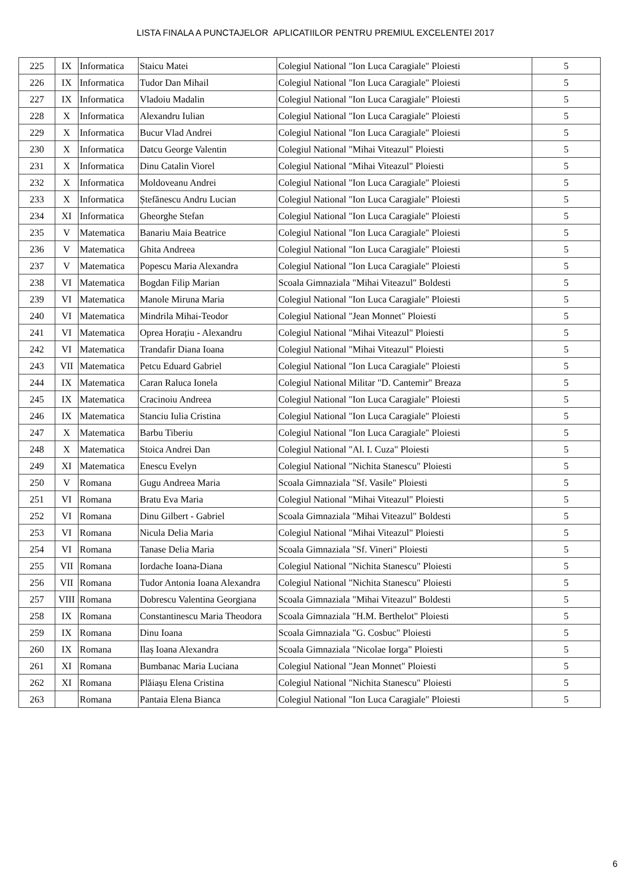LISTA FINALA A PUNCTAJELOR APLICATIILOR PENTRU PREMIUL EXCELENTEI 2017
| 225 | IX | Informatica | Staicu Matei | Colegiul National "Ion Luca Caragiale" Ploiesti | 5 |
| 226 | IX | Informatica | Tudor Dan Mihail | Colegiul National "Ion Luca Caragiale" Ploiesti | 5 |
| 227 | IX | Informatica | Vladoiu Madalin | Colegiul National "Ion Luca Caragiale" Ploiesti | 5 |
| 228 | X | Informatica | Alexandru Iulian | Colegiul National "Ion Luca Caragiale" Ploiesti | 5 |
| 229 | X | Informatica | Bucur Vlad Andrei | Colegiul National "Ion Luca Caragiale" Ploiesti | 5 |
| 230 | X | Informatica | Datcu George Valentin | Colegiul National "Mihai Viteazul" Ploiesti | 5 |
| 231 | X | Informatica | Dinu Catalin Viorel | Colegiul National "Mihai Viteazul" Ploiesti | 5 |
| 232 | X | Informatica | Moldoveanu Andrei | Colegiul National "Ion Luca Caragiale" Ploiesti | 5 |
| 233 | X | Informatica | Ștefănescu Andru Lucian | Colegiul National "Ion Luca Caragiale" Ploiesti | 5 |
| 234 | XI | Informatica | Gheorghe Stefan | Colegiul National "Ion Luca Caragiale" Ploiesti | 5 |
| 235 | V | Matematica | Banariu Maia Beatrice | Colegiul National "Ion Luca Caragiale" Ploiesti | 5 |
| 236 | V | Matematica | Ghita Andreea | Colegiul National "Ion Luca Caragiale" Ploiesti | 5 |
| 237 | V | Matematica | Popescu Maria Alexandra | Colegiul National "Ion Luca Caragiale" Ploiesti | 5 |
| 238 | VI | Matematica | Bogdan Filip Marian | Scoala Gimnaziala "Mihai Viteazul" Boldesti | 5 |
| 239 | VI | Matematica | Manole Miruna Maria | Colegiul National "Ion Luca Caragiale" Ploiesti | 5 |
| 240 | VI | Matematica | Mindrila Mihai-Teodor | Colegiul National "Jean Monnet" Ploiesti | 5 |
| 241 | VI | Matematica | Oprea Horațiu - Alexandru | Colegiul National "Mihai Viteazul" Ploiesti | 5 |
| 242 | VI | Matematica | Trandafir Diana Ioana | Colegiul National "Mihai Viteazul" Ploiesti | 5 |
| 243 | VII | Matematica | Petcu Eduard Gabriel | Colegiul National "Ion Luca Caragiale" Ploiesti | 5 |
| 244 | IX | Matematica | Caran Raluca Ionela | Colegiul National Militar "D. Cantemir" Breaza | 5 |
| 245 | IX | Matematica | Cracinoiu Andreea | Colegiul National "Ion Luca Caragiale" Ploiesti | 5 |
| 246 | IX | Matematica | Stanciu Iulia Cristina | Colegiul National "Ion Luca Caragiale" Ploiesti | 5 |
| 247 | X | Matematica | Barbu Tiberiu | Colegiul National "Ion Luca Caragiale" Ploiesti | 5 |
| 248 | X | Matematica | Stoica Andrei Dan | Colegiul National "Al. I. Cuza" Ploiesti | 5 |
| 249 | XI | Matematica | Enescu Evelyn | Colegiul National "Nichita Stanescu" Ploiesti | 5 |
| 250 | V | Romana | Gugu Andreea Maria | Scoala Gimnaziala "Sf. Vasile" Ploiesti | 5 |
| 251 | VI | Romana | Bratu Eva Maria | Colegiul National "Mihai Viteazul" Ploiesti | 5 |
| 252 | VI | Romana | Dinu Gilbert - Gabriel | Scoala Gimnaziala "Mihai Viteazul" Boldesti | 5 |
| 253 | VI | Romana | Nicula Delia Maria | Colegiul National "Mihai Viteazul" Ploiesti | 5 |
| 254 | VI | Romana | Tanase Delia Maria | Scoala Gimnaziala "Sf. Vineri" Ploiesti | 5 |
| 255 | VII | Romana | Iordache Ioana-Diana | Colegiul National "Nichita Stanescu" Ploiesti | 5 |
| 256 | VII | Romana | Tudor Antonia Ioana Alexandra | Colegiul National "Nichita Stanescu" Ploiesti | 5 |
| 257 | VIII | Romana | Dobrescu Valentina Georgiana | Scoala Gimnaziala "Mihai Viteazul" Boldesti | 5 |
| 258 | IX | Romana | Constantinescu Maria Theodora | Scoala Gimnaziala "H.M. Berthelot" Ploiesti | 5 |
| 259 | IX | Romana | Dinu Ioana | Scoala Gimnaziala "G. Cosbuc" Ploiesti | 5 |
| 260 | IX | Romana | Ilaș Ioana Alexandra | Scoala Gimnaziala "Nicolae Iorga" Ploiesti | 5 |
| 261 | XI | Romana | Bumbanac Maria Luciana | Colegiul National "Jean Monnet" Ploiesti | 5 |
| 262 | XI | Romana | Plăiașu Elena Cristina | Colegiul National "Nichita Stanescu" Ploiesti | 5 |
| 263 | | Romana | Pantaia Elena Bianca | Colegiul National "Ion Luca Caragiale" Ploiesti | 5 |
6